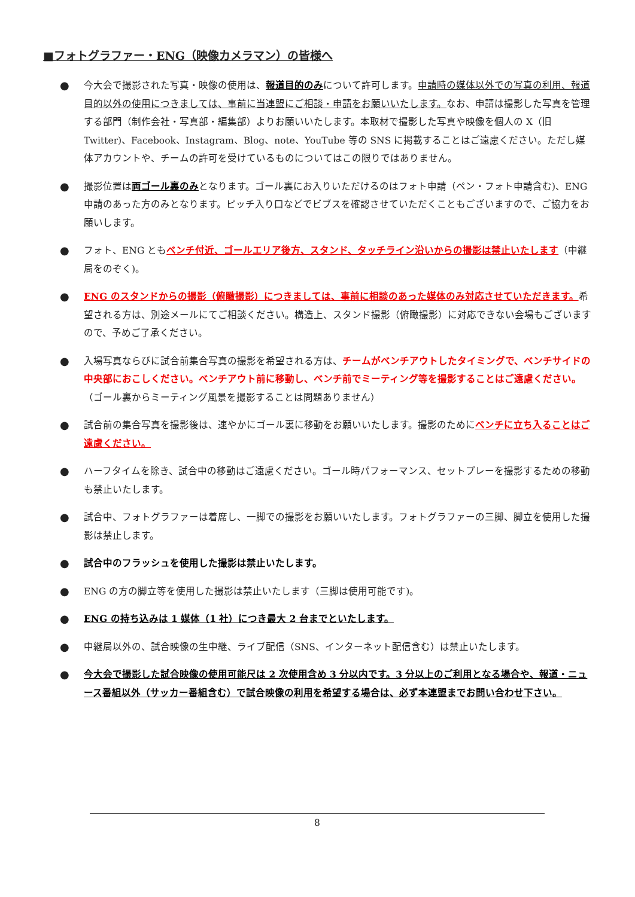■フォトグラファー・ENG（映像カメラマン）の皆様へ
● 今大会で撮影された写真・映像の使用は、報道目的のみについて許可します。申請時の媒体以外での写真の利用、報道目的以外の使用につきましては、事前に当連盟にご相談・申請をお願いいたします。なお、申請は撮影した写真を管理する部門（制作会社・写真部・編集部）よりお願いいたします。本取材で撮影した写真や映像を個人の X（旧 Twitter)、Facebook、Instagram、Blog、note、YouTube 等の SNS に掲載することはご遠慮ください。ただし媒体アカウントや、チームの許可を受けているものについてはこの限りではありません。
● 撮影位置は両ゴール裏のみとなります。ゴール裏にお入りいただけるのはフォト申請（ペン・フォト申請含む)、ENG 申請のあった方のみとなります。ピッチ入り口などでビブスを確認させていただくこともございますので、ご協力をお願いします。
● フォト、ENG ともベンチ付近、ゴールエリア後方、スタンド、タッチライン沿いからの撮影は禁止いたします（中継局をのぞく)。
● ENG のスタンドからの撮影（俯瞰撮影）につきましては、事前に相談のあった媒体のみ対応させていただきます。希望される方は、別途メールにてご相談ください。構造上、スタンド撮影（俯瞰撮影）に対応できない会場もございますので、予めご了承ください。
● 入場写真ならびに試合前集合写真の撮影を希望される方は、チームがベンチアウトしたタイミングで、ベンチサイドの中央部におこしください。ベンチアウト前に移動し、ベンチ前でミーティング等を撮影することはご遠慮ください。（ゴール裏からミーティング風景を撮影することは問題ありません）
● 試合前の集合写真を撮影後は、速やかにゴール裏に移動をお願いいたします。撮影のためにベンチに立ち入ることはご遠慮ください。
● ハーフタイムを除き、試合中の移動はご遠慮ください。ゴール時パフォーマンス、セットプレーを撮影するための移動も禁止いたします。
● 試合中、フォトグラファーは着席し、一脚での撮影をお願いいたします。フォトグラファーの三脚、脚立を使用した撮影は禁止します。
● 試合中のフラッシュを使用した撮影は禁止いたします。
● ENG の方の脚立等を使用した撮影は禁止いたします（三脚は使用可能です)。
● ENG の持ち込みは 1 媒体（1 社）につき最大 2 台までといたします。
● 中継局以外の、試合映像の生中継、ライブ配信（SNS、インターネット配信含む）は禁止いたします。
● 今大会で撮影した試合映像の使用可能尺は 2 次使用含め 3 分以内です。3 分以上のご利用となる場合や、報道・ニュース番組以外（サッカー番組含む）で試合映像の利用を希望する場合は、必ず本連盟までお問い合わせ下さい。
8